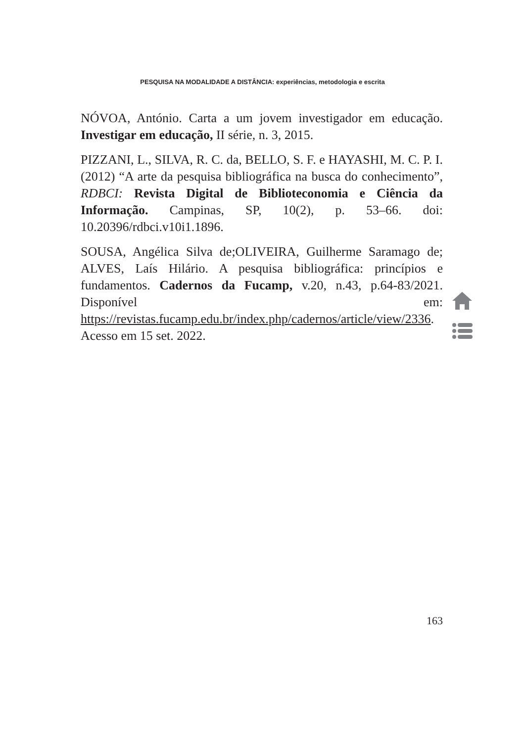PESQUISA NA MODALIDADE A DISTÂNCIA: experiências, metodologia e escrita
NÓVOA, António. Carta a um jovem investigador em educação. Investigar em educação, II série, n. 3, 2015.
PIZZANI, L., SILVA, R. C. da, BELLO, S. F. e HAYASHI, M. C. P. I. (2012) “A arte da pesquisa bibliográfica na busca do conhecimento”, RDBCI: Revista Digital de Biblioteconomia e Ciência da Informação. Campinas, SP, 10(2), p. 53–66. doi: 10.20396/rdbci.v10i1.1896.
SOUSA, Angélica Silva de;OLIVEIRA, Guilherme Saramago de; ALVES, Laís Hilário. A pesquisa bibliográfica: princípios e fundamentos. Cadernos da Fucamp, v.20, n.43, p.64-83/2021. Disponível em: https://revistas.fucamp.edu.br/index.php/cadernos/article/view/2336. Acesso em 15 set. 2022.
163